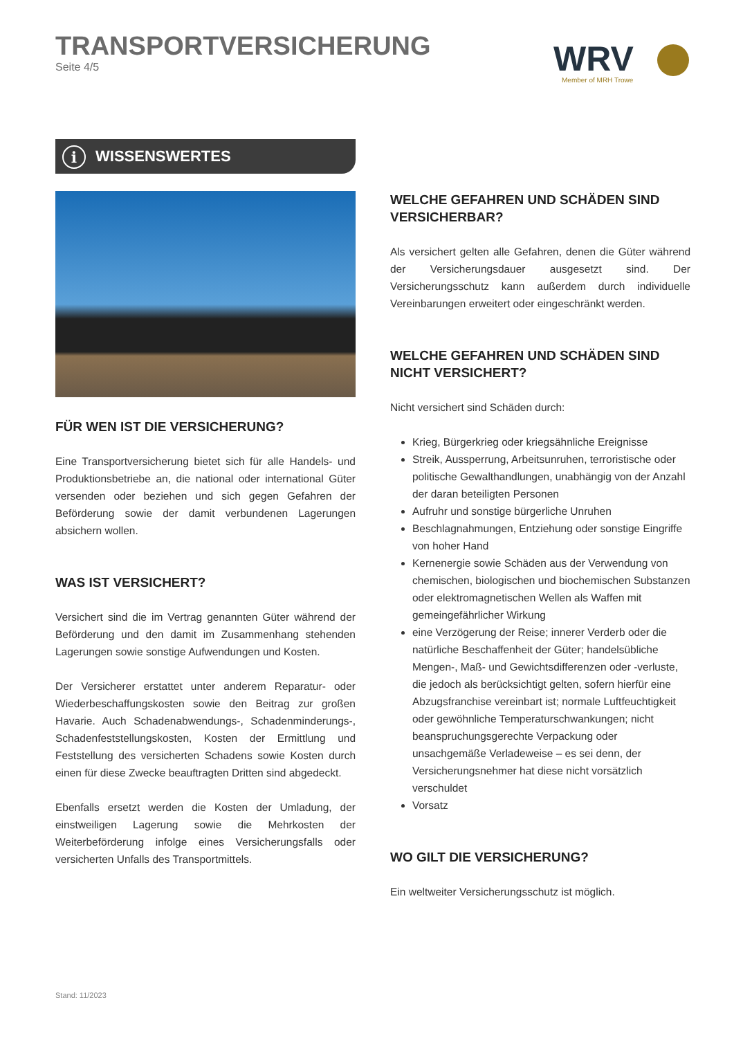TRANSPORTVERSICHERUNG
Seite 4/5
WRV
Member of MRH Trowe
i WISSENSWERTES
FÜR WEN IST DIE VERSICHERUNG?
Eine Transportversicherung bietet sich für alle Handels- und Produktionsbetriebe an, die national oder international Güter versenden oder beziehen und sich gegen Gefahren der Beförderung sowie der damit verbundenen Lagerungen absichern wollen.
WAS IST VERSICHERT?
Versichert sind die im Vertrag genannten Güter während der Beförderung und den damit im Zusammenhang stehenden Lagerungen sowie sonstige Aufwendungen und Kosten.
Der Versicherer erstattet unter anderem Reparatur- oder Wiederbeschaffungskosten sowie den Beitrag zur großen Havarie. Auch Schadenabwendungs-, Schadenminderungs-, Schadenfeststellungskosten, Kosten der Ermittlung und Feststellung des versicherten Schadens sowie Kosten durch einen für diese Zwecke beauftragten Dritten sind abgedeckt.
Ebenfalls ersetzt werden die Kosten der Umladung, der einstweiligen Lagerung sowie die Mehrkosten der Weiterbeförderung infolge eines Versicherungsfalls oder versicherten Unfalls des Transportmittels.
WELCHE GEFAHREN UND SCHÄDEN SIND VERSICHERBAR?
Als versichert gelten alle Gefahren, denen die Güter während der Versicherungsdauer ausgesetzt sind. Der Versicherungsschutz kann außerdem durch individuelle Vereinbarungen erweitert oder eingeschränkt werden.
WELCHE GEFAHREN UND SCHÄDEN SIND NICHT VERSICHERT?
Nicht versichert sind Schäden durch:
Krieg, Bürgerkrieg oder kriegsähnliche Ereignisse
Streik, Aussperrung, Arbeitsunruhen, terroristische oder politische Gewalthandlungen, unabhängig von der Anzahl der daran beteiligten Personen
Aufruhr und sonstige bürgerliche Unruhen
Beschlagnahmungen, Entziehung oder sonstige Eingriffe von hoher Hand
Kernenergie sowie Schäden aus der Verwendung von chemischen, biologischen und biochemischen Substanzen oder elektromagnetischen Wellen als Waffen mit gemeingefährlicher Wirkung
eine Verzögerung der Reise; innerer Verderb oder die natürliche Beschaffenheit der Güter; handelsübliche Mengen-, Maß- und Gewichtsdifferenzen oder -verluste, die jedoch als berücksichtigt gelten, sofern hierfür eine Abzugsfranchise vereinbart ist; normale Luftfeuchtigkeit oder gewöhnliche Temperaturschwankungen; nicht beanspruchungsgerechte Verpackung oder unsachgemäße Verladeweise – es sei denn, der Versicherungsnehmer hat diese nicht vorsätzlich verschuldet
Vorsatz
WO GILT DIE VERSICHERUNG?
Ein weltweiter Versicherungsschutz ist möglich.
Stand: 11/2023